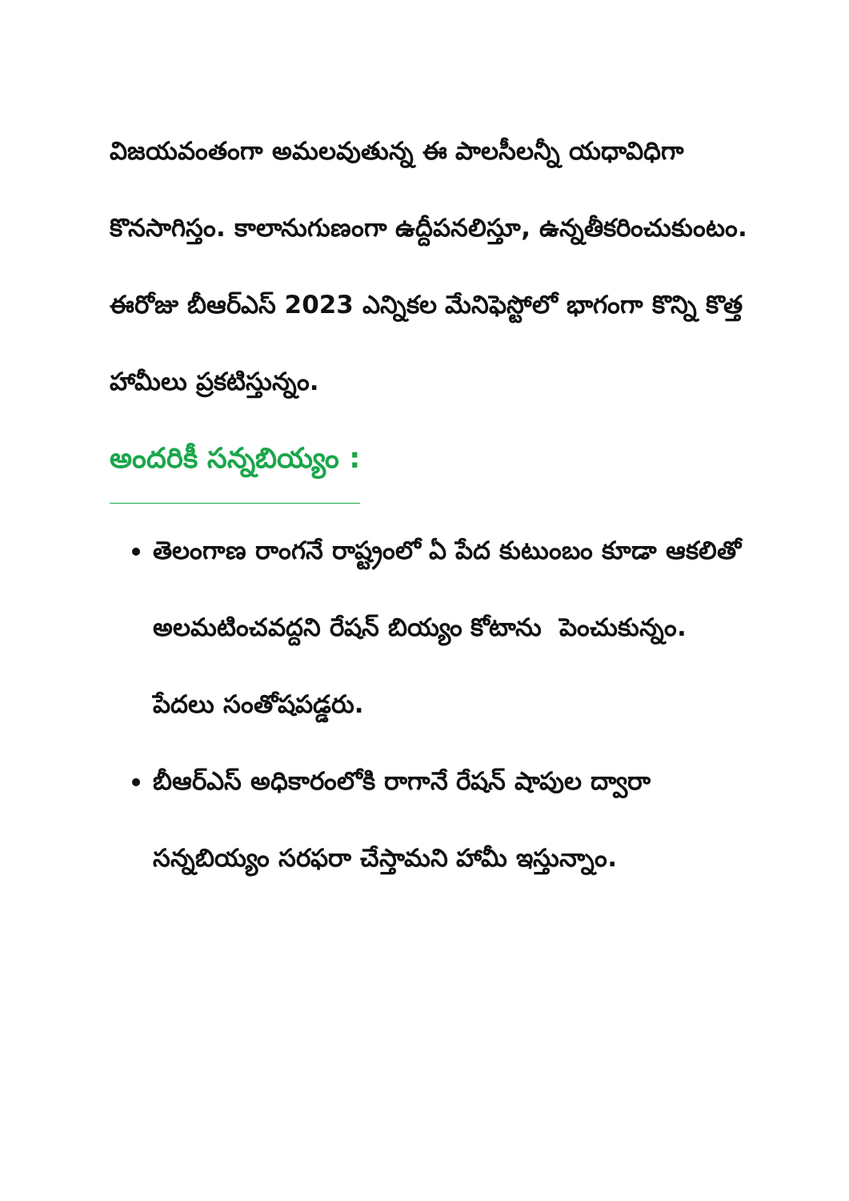విజయవంతంగా అమలవుతున్న ఈ పాలసీలన్నీ యధావిధిగా కొనసాగిస్తం. కాలానుగుణంగా ఉద్దీపనలిస్తూ, ఉన్నతీకరించుకుంటం.
ఈరోజు బీఆర్ఎస్ 2023 ఎన్నికల మేనిఫెస్టోలో భాగంగా కొన్ని కొత్త హామీలు ప్రకటిస్తున్నం.
అందరికీ సన్నబియ్యం :
తెలంగాణ రాంగనే రాష్ట్రంలో ఏ పేద కుటుంబం కూడా ఆకలితో అలమటించవద్దని రేషన్ బియ్యం కోటాను పెంచుకున్నం. పేదలు సంతోషపడ్డరు.
బీఆర్ఎస్ అధికారంలోకి రాగానే రేషన్ షాపుల ద్వారా సన్నబియ్యం సరఫరా చేస్తామని హామీ ఇస్తున్నాం.